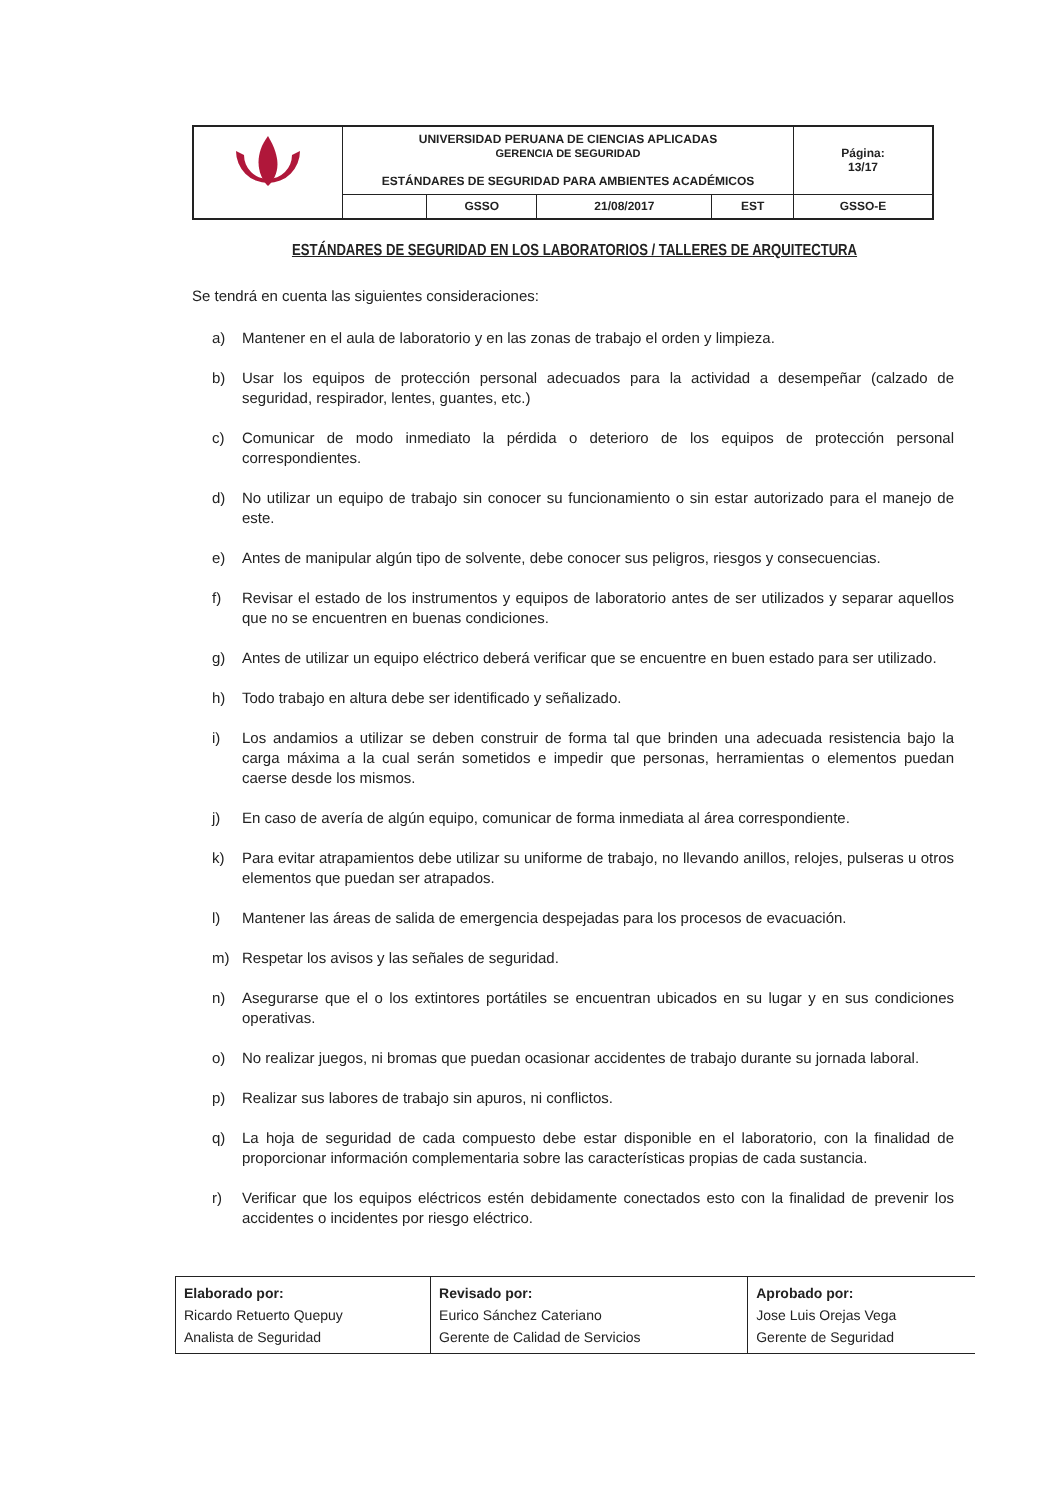| | UNIVERSIDAD PERUANA DE CIENCIAS APLICADAS GERENCIA DE SEGURIDAD ESTÁNDARES DE SEGURIDAD PARA AMBIENTES ACADÉMICOS | | | | Página: 13/17 |
| | | GSSO | 21/08/2017 | EST | GSSO-E |
ESTÁNDARES DE SEGURIDAD EN LOS LABORATORIOS / TALLERES DE ARQUITECTURA
Se tendrá en cuenta las siguientes consideraciones:
a) Mantener en el aula de laboratorio y en las zonas de trabajo el orden y limpieza.
b) Usar los equipos de protección personal adecuados para la actividad a desempeñar (calzado de seguridad, respirador, lentes, guantes, etc.)
c) Comunicar de modo inmediato la pérdida o deterioro de los equipos de protección personal correspondientes.
d) No utilizar un equipo de trabajo sin conocer su funcionamiento o sin estar autorizado para el manejo de este.
e) Antes de manipular algún tipo de solvente, debe conocer sus peligros, riesgos y consecuencias.
f) Revisar el estado de los instrumentos y equipos de laboratorio antes de ser utilizados y separar aquellos que no se encuentren en buenas condiciones.
g) Antes de utilizar un equipo eléctrico deberá verificar que se encuentre en buen estado para ser utilizado.
h) Todo trabajo en altura debe ser identificado y señalizado.
i) Los andamios a utilizar se deben construir de forma tal que brinden una adecuada resistencia bajo la carga máxima a la cual serán sometidos e impedir que personas, herramientas o elementos puedan caerse desde los mismos.
j) En caso de avería de algún equipo, comunicar de forma inmediata al área correspondiente.
k) Para evitar atrapamientos debe utilizar su uniforme de trabajo, no llevando anillos, relojes, pulseras u otros elementos que puedan ser atrapados.
l) Mantener las áreas de salida de emergencia despejadas para los procesos de evacuación.
m) Respetar los avisos y las señales de seguridad.
n) Asegurarse que el o los extintores portátiles se encuentran ubicados en su lugar y en sus condiciones operativas.
o) No realizar juegos, ni bromas que puedan ocasionar accidentes de trabajo durante su jornada laboral.
p) Realizar sus labores de trabajo sin apuros, ni conflictos.
q) La hoja de seguridad de cada compuesto debe estar disponible en el laboratorio, con la finalidad de proporcionar información complementaria sobre las características propias de cada sustancia.
r) Verificar que los equipos eléctricos estén debidamente conectados esto con la finalidad de prevenir los accidentes o incidentes por riesgo eléctrico.
| Elaborado por: Ricardo Retuerto Quepuy Analista de Seguridad | Revisado por: Eurico Sánchez Cateriano Gerente de Calidad de Servicios | Aprobado por: Jose Luis Orejas Vega Gerente de Seguridad |